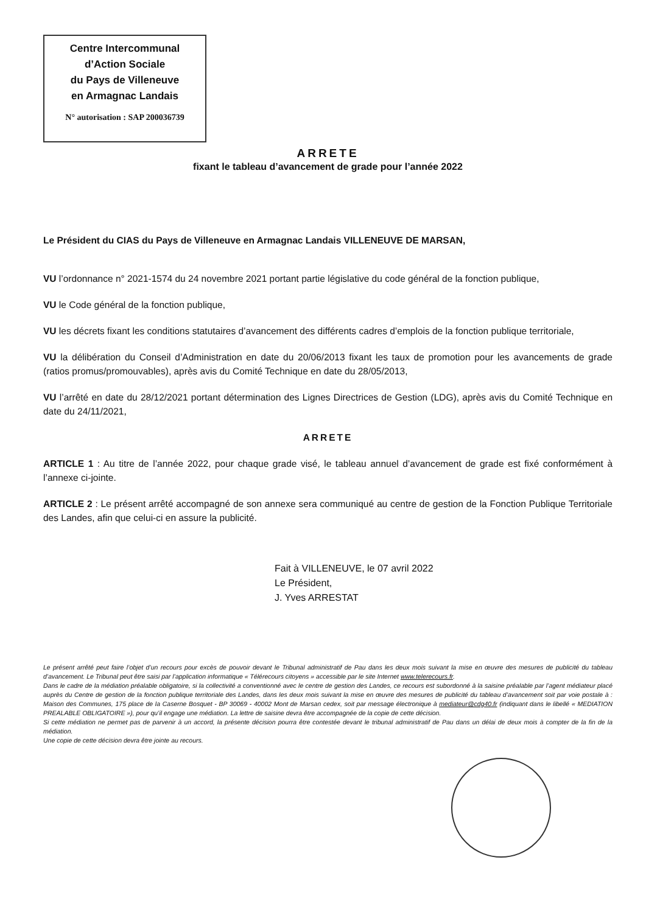Centre Intercommunal
d’Action Sociale
du Pays de Villeneuve
en Armagnac Landais
N° autorisation : SAP 200036739
ARRETE
fixant le tableau d’avancement de grade pour l’année 2022
Le Président du CIAS du Pays de Villeneuve en Armagnac Landais VILLENEUVE DE MARSAN,
VU l’ordonnance n° 2021-1574 du 24 novembre 2021 portant partie législative du code général de la fonction publique,
VU le Code général de la fonction publique,
VU les décrets fixant les conditions statutaires d’avancement des différents cadres d’emplois de la fonction publique territoriale,
VU la délibération du Conseil d’Administration en date du 20/06/2013 fixant les taux de promotion pour les avancements de grade (ratios promus/promouvables), après avis du Comité Technique en date du 28/05/2013,
VU l’arrêté en date du 28/12/2021 portant détermination des Lignes Directrices de Gestion (LDG), après avis du Comité Technique en date du 24/11/2021,
ARRETE
ARTICLE 1 : Au titre de l’année 2022, pour chaque grade visé, le tableau annuel d’avancement de grade est fixé conformément à l’annexe ci-jointe.
ARTICLE 2 : Le présent arrêté accompagné de son annexe sera communiqué au centre de gestion de la Fonction Publique Territoriale des Landes, afin que celui-ci en assure la publicité.
Fait à VILLENEUVE, le 07 avril 2022
Le Président,
J. Yves ARRESTAT
Le présent arrêté peut faire l’objet d’un recours pour excès de pouvoir devant le Tribunal administratif de Pau dans les deux mois suivant la mise en œuvre des mesures de publicité du tableau d’avancement. Le Tribunal peut être saisi par l’application informatique « Télérecours citoyens » accessible par le site Internet www.telerecours.fr.
Dans le cadre de la médiation préalable obligatoire, si la collectivité a conventionné avec le centre de gestion des Landes, ce recours est subordonné à la saisine préalable par l’agent médiateur placé auprès du Centre de gestion de la fonction publique territoriale des Landes, dans les deux mois suivant la mise en œuvre des mesures de publicité du tableau d’avancement soit par voie postale à : Maison des Communes, 175 place de la Caserne Bosquet - BP 30069 - 40002 Mont de Marsan cedex, soit par message électronique à mediateur@cdg40.fr (indiquant dans le libellé « MEDIATION PREALABLE OBLIGATOIRE »), pour qu’il engage une médiation. La lettre de saisine devra être accompagnée de la copie de cette décision.
Si cette médiation ne permet pas de parvenir à un accord, la présente décision pourra être contestée devant le tribunal administratif de Pau dans un délai de deux mois à compter de la fin de la médiation.
Une copie de cette décision devra être jointe au recours.